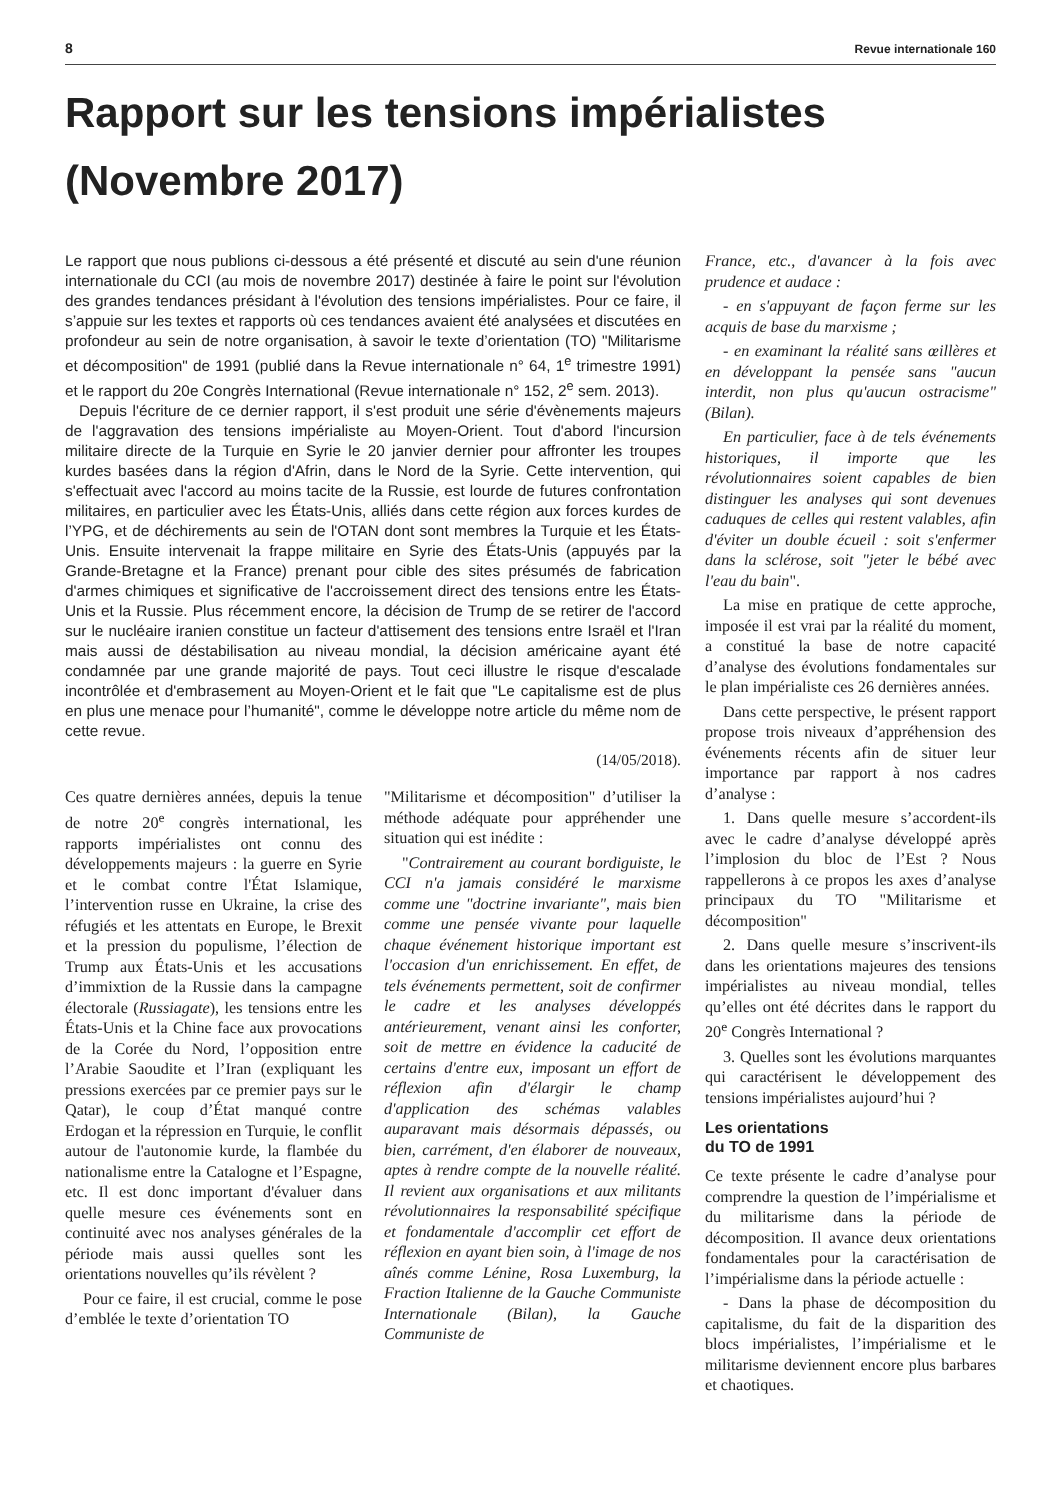8 Revue internationale 160
Rapport sur les tensions impérialistes (Novembre 2017)
Le rapport que nous publions ci-dessous a été présenté et discuté au sein d'une réunion internationale du CCI (au mois de novembre 2017) destinée à faire le point sur l'évolution des grandes tendances présidant à l'évolution des tensions impérialistes. Pour ce faire, il s’appuie sur les textes et rapports où ces tendances avaient été analysées et discutées en profondeur au sein de notre organisation, à savoir le texte d’orientation (TO) "Militarisme et décomposition" de 1991 (publié dans la Revue internationale n° 64, 1<sup>e</sup> trimestre 1991) et le rapport du 20e Congrès International (Revue internationale n° 152, 2<sup>e</sup> sem. 2013).
Depuis l'écriture de ce dernier rapport, il s'est produit une série d'évènements majeurs de l'aggravation des tensions impérialiste au Moyen-Orient. Tout d'abord l'incursion militaire directe de la Turquie en Syrie le 20 janvier dernier pour affronter les troupes kurdes basées dans la région d'Afrin, dans le Nord de la Syrie. Cette intervention, qui s'effectuait avec l'accord au moins tacite de la Russie, est lourde de futures confrontation militaires, en particulier avec les États-Unis, alliés dans cette région aux forces kurdes de l’YPG, et de déchirements au sein de l'OTAN dont sont membres la Turquie et les États-Unis. Ensuite intervenait la frappe militaire en Syrie des États-Unis (appuyés par la Grande-Bretagne et la France) prenant pour cible des sites présumés de fabrication d'armes chimiques et significative de l'accroissement direct des tensions entre les États-Unis et la Russie. Plus récemment encore, la décision de Trump de se retirer de l'accord sur le nucléaire iranien constitue un facteur d'attisement des tensions entre Israël et l'Iran mais aussi de déstabilisation au niveau mondial, la décision américaine ayant été condamnée par une grande majorité de pays. Tout ceci illustre le risque d'escalade incontrôlée et d'embrasement au Moyen-Orient et le fait que "Le capitalisme est de plus en plus une menace pour l’humanité", comme le développe notre article du même nom de cette revue.
(14/05/2018).
Ces quatre dernières années, depuis la tenue de notre 20<sup>e</sup> congrès international, les rapports impérialistes ont connu des développements majeurs : la guerre en Syrie et le combat contre l'État Islamique, l’intervention russe en Ukraine, la crise des réfugiés et les attentats en Europe, le Brexit et la pression du populisme, l’élection de Trump aux États-Unis et les accusations d’immixtion de la Russie dans la campagne électorale (Russiagate), les tensions entre les États-Unis et la Chine face aux provocations de la Corée du Nord, l’opposition entre l’Arabie Saoudite et l’Iran (expliquant les pressions exercées par ce premier pays sur le Qatar), le coup d’État manqué contre Erdogan et la répression en Turquie, le conflit autour de l'autonomie kurde, la flambée du nationalisme entre la Catalogne et l’Espagne, etc. Il est donc important d'évaluer dans quelle mesure ces événements sont en continuité avec nos analyses générales de la période mais aussi quelles sont les orientations nouvelles qu’ils révèlent ?
Pour ce faire, il est crucial, comme le pose d’emblée le texte d’orientation TO
"Militarisme et décomposition" d’utiliser la méthode adéquate pour appréhender une situation qui est inédite :
"Contrairement au courant bordiguiste, le CCI n'a jamais considéré le marxisme comme une "doctrine invariante", mais bien comme une pensée vivante pour laquelle chaque événement historique important est l'occasion d'un enrichissement. En effet, de tels événements permettent, soit de confirmer le cadre et les analyses développés antérieurement, venant ainsi les conforter, soit de mettre en évidence la caducité de certains d'entre eux, imposant un effort de réflexion afin d'élargir le champ d'application des schémas valables auparavant mais désormais dépassés, ou bien, carrément, d'en élaborer de nouveaux, aptes à rendre compte de la nouvelle réalité. Il revient aux organisations et aux militants révolutionnaires la responsabilité spécifique et fondamentale d'accomplir cet effort de réflexion en ayant bien soin, à l'image de nos aînés comme Lénine, Rosa Luxemburg, la Fraction Italienne de la Gauche Communiste Internationale (Bilan), la Gauche Communiste de
France, etc., d'avancer à la fois avec prudence et audace :
- en s'appuyant de façon ferme sur les acquis de base du marxisme ;
- en examinant la réalité sans œillères et en développant la pensée sans "aucun interdit, non plus qu'aucun ostracisme" (Bilan).
En particulier, face à de tels événements historiques, il importe que les révolutionnaires soient capables de bien distinguer les analyses qui sont devenues caduques de celles qui restent valables, afin d'éviter un double écueil : soit s'enfermer dans la sclérose, soit "jeter le bébé avec l'eau du bain".
La mise en pratique de cette approche, imposée il est vrai par la réalité du moment, a constitué la base de notre capacité d’analyse des évolutions fondamentales sur le plan impérialiste ces 26 dernières années.
Dans cette perspective, le présent rapport propose trois niveaux d’appréhension des événements récents afin de situer leur importance par rapport à nos cadres d’analyse :
1. Dans quelle mesure s’accordent-ils avec le cadre d’analyse développé après l’implosion du bloc de l’Est ? Nous rappellerons à ce propos les axes d’analyse principaux du TO "Militarisme et décomposition"
2. Dans quelle mesure s’inscrivent-ils dans les orientations majeures des tensions impérialistes au niveau mondial, telles qu’elles ont été décrites dans le rapport du 20<sup>e</sup> Congrès International ?
3. Quelles sont les évolutions marquantes qui caractérisent le développement des tensions impérialistes aujourd’hui ?
Les orientations
du TO de 1991
Ce texte présente le cadre d’analyse pour comprendre la question de l’impérialisme et du militarisme dans la période de décomposition. Il avance deux orientations fondamentales pour la caractérisation de l’impérialisme dans la période actuelle :
- Dans la phase de décomposition du capitalisme, du fait de la disparition des blocs impérialistes, l’impérialisme et le militarisme deviennent encore plus barbares et chaotiques.